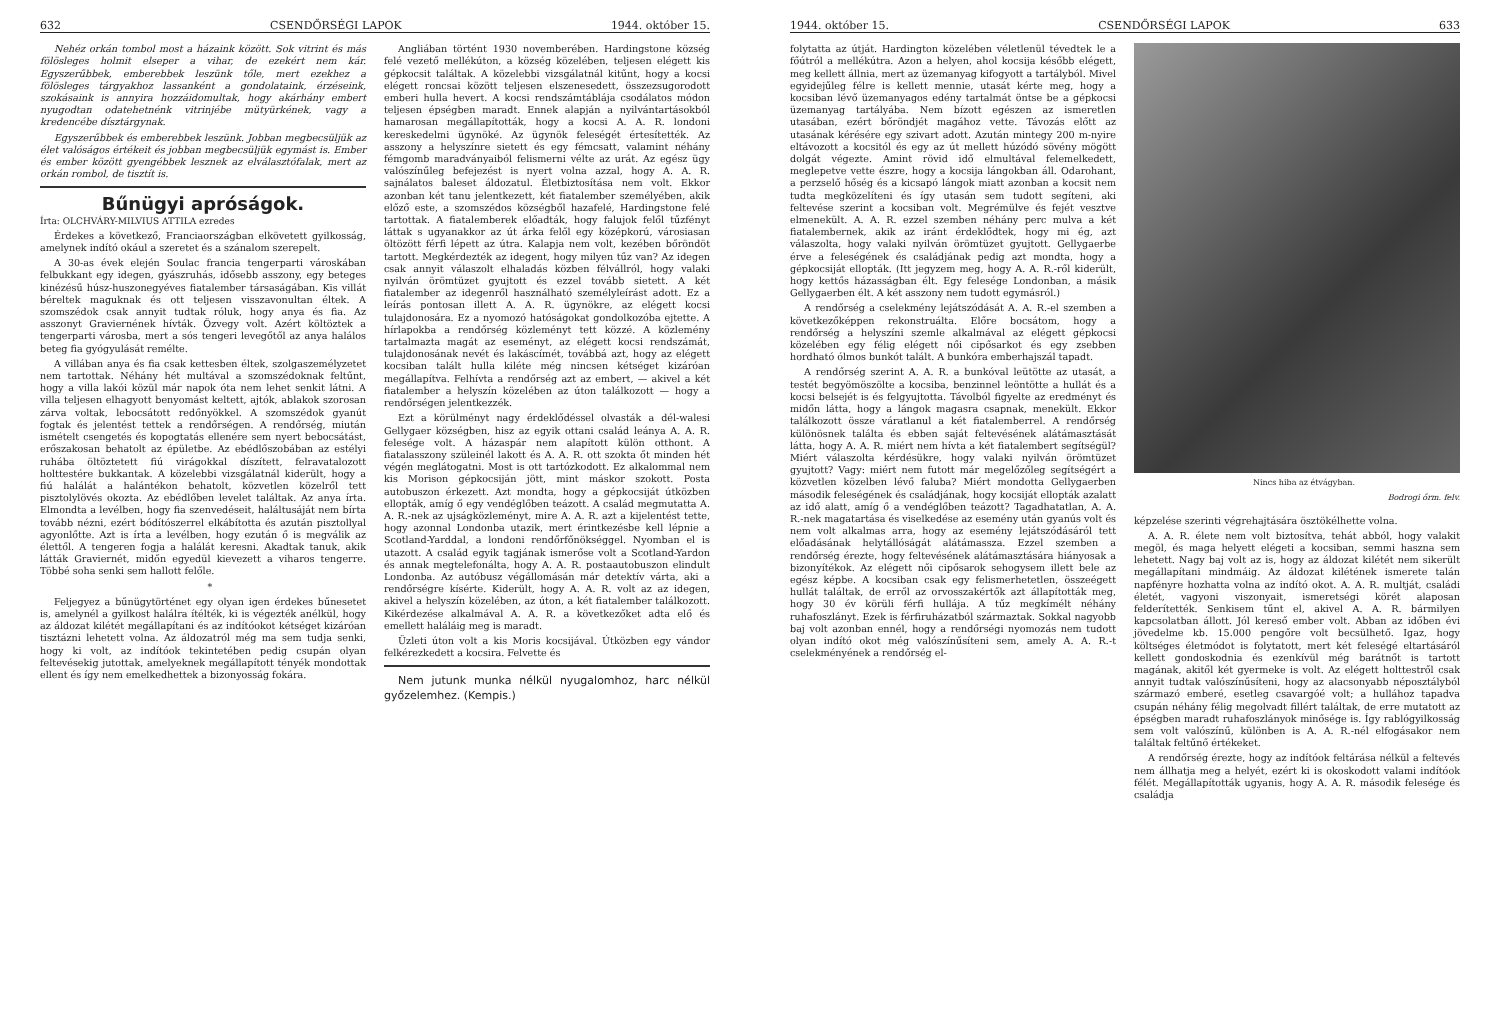632 CSENDŐRSÉGI LAPOK 1944. október 15.
Nehéz orkán tombol most a házaink között. Sok vitrint és más fölösleges holmit elseper a vihar, de ezekért nem kár. Egyszerűbbek, emberebbek leszünk tőle, mert ezekhez a fölösleges tárgyakhoz lassanként a gondolataink, érzéseink, szokásaink is annyira hozzáidomultak, hogy akárhány embert nyugodtan odatehetnénk vitrinjébe mütyürkének, vagy a kredencébe dísztárgynak.
Egyszerűbbek és emberebbek leszünk. Jobban megbecsüljük az élet valóságos értékeit és jobban megbecsüljük egymást is. Ember és ember között gyengébbek lesznek az elválasztófalak, mert az orkán rombol, de tisztít is.
Bűnügyi apróságok.
Írta: OLCHVÁRY-MILVIUS ATTILA ezredes
Érdekes a következő, Franciaországban elkövetett gyilkosság, amelynek indító okául a szeretet és a szánalom szerepelt.
A 30-as évek elején Soulac francia tengerparti városkában felbukkant egy idegen, gyászruhás, idősebb asszony, egy beteges kinézésű húsz-huszonegyéves fiatalember társaságában. Kis villát béreltek maguknak és ott teljesen visszavonultan éltek. A szomszédok csak annyit tudtak róluk, hogy anya és fia. Az asszonyt Graviernének hívták. Özvegy volt. Azért költöztek a tengerparti városba, mert a sós tengeri levegőtől az anya halálos beteg fia gyógyulását remélte.
A villában anya és fia csak kettesben éltek, szolgaszemélyzetet nem tartottak. Néhány hét multával a szomszédoknak feltűnt, hogy a villa lakói közül már napok óta nem lehet senkit látni. A villa teljesen elhagyott benyomást keltett, ajtók, ablakok szorosan zárva voltak, lebocsátott redőnyökkel. A szomszédok gyanút fogtak és jelentést tettek a rendőrségen. A rendőrség, miután ismételt csengetés és kopogtatás ellenére sem nyert bebocsátást, erőszakosan behatolt az épületbe. Az ebédlőszobában az estélyi ruhába öltöztetett fiú virágokkal díszített, felravatalozott holttestére bukkantak. A közelebbi vizsgálatnál kiderült, hogy a fiú halálát a halántékon behatolt, közvetlen közelről tett pisztolylövés okozta. Az ebédlőben levelet találtak. Az anya írta. Elmondta a levélben, hogy fia szenvedéseit, haláltusáját nem bírta tovább nézni, ezért bódítószerrel elkábította és azután pisztollyal agyonlőtte. Azt is írta a levélben, hogy ezután ő is megválik az élettől. A tengeren fogja a halálát keresni. Akadtak tanuk, akik látták Graviernét, midőn egyedül kievezett a viharos tengerre. Többé soha senki sem hallott felőle.
*
Feljegyez a bűnügytörténet egy olyan igen érdekes bűnesetet is, amelynél a gyilkost halálra ítélték, ki is végezték anélkül, hogy az áldozat kilétét megállapítani és az indítóokot kétséget kizáróan tisztázni lehetett volna. Az áldozatról még ma sem tudja senki, hogy ki volt, az indítóok tekintetében pedig csupán olyan feltevésekig jutottak, amelyeknek megállapított tényék mondottak ellent és így nem emelkedhettek a bizonyosság fokára.
Angliában történt 1930 novemberében. Hardingstone község felé vezető mellékúton, a község közelében, teljesen elégett kis gépkocsit találtak. A közelebbi vizsgálatnál kitűnt, hogy a kocsi elégett roncsai között teljesen elszenesedett, összezsugorodott emberi hulla hevert. A kocsi rendszámtáblája csodálatos módon teljesen épségben maradt. Ennek alapján a nyilvántartásokból hamarosan megállapították, hogy a kocsi A. A. R. londoni kereskedelmi ügynöké. Az ügynök feleségét értesítették. Az asszony a helyszínre sietett és egy fémcsatt, valamint néhány fémgomb maradványaiból felismerni vélte az urát. Az egész ügy valószínűleg befejezést is nyert volna azzal, hogy A. A. R. sajnálatos baleset áldozatul. Életbiztosítása nem volt. Ekkor azonban két tanu jelentkezett, két fiatalember személyében, akik előző este, a szomszédos községből hazafelé, Hardingstone felé tartottak. A fiatalemberek előadták, hogy falujok felől tűzfényt láttak s ugyanakkor az út árka felől egy középkorú, városiasan öltözött férfi lépett az útra. Kalapja nem volt, kezében bőröndöt tartott. Megkérdezték az idegent, hogy milyen tűz van? Az idegen csak annyit válaszolt elhaladás közben félvállról, hogy valaki nyilván örömtüzet gyujtott és ezzel tovább sietett. A két fiatalember az idegenről használható személyleírást adott. Ez a leírás pontosan illett A. A. R. ügynökre, az elégett kocsi tulajdonosára. Ez a nyomozó hatóságokat gondolkozóba ejtette. A hírlapokba a rendőrség közleményt tett közzé. A közlemény tartalmazta magát az eseményt, az elégett kocsi rendszámát, tulajdonosának nevét és lakáscímét, továbbá azt, hogy az elégett kocsiban talált hulla kiléte még nincsen kétséget kizáróan megállapítva. Felhívta a rendőrség azt az embert, — akivel a két fiatalember a helyszín közelében az úton találkozott — hogy a rendőrségen jelentkezzék.
Ezt a körülményt nagy érdeklődéssel olvasták a dél-walesi Gellygaer községben, hisz az egyik ottani család leánya A. A. R. felesége volt. A házaspár nem alapított külön otthont. A fiatalasszony szüleinél lakott és A. A. R. ott szokta őt minden hét végén meglátogatni. Most is ott tartózkodott. Ez alkalommal nem kis Morison gépkocsiján jött, mint máskor szokott. Posta autobuszon érkezett. Azt mondta, hogy a gépkocsiját útközben ellopták, amíg ő egy vendéglőben teázott. A család megmutatta A. A. R.-nek az ujságközleményt, mire A. A. R. azt a kijelentést tette, hogy azonnal Londonba utazik, mert érintkezésbe kell lépnie a Scotland-Yarddal, a londoni rendőrfőnökséggel. Nyomban el is utazott. A család egyik tagjának ismerőse volt a Scotland-Yardon és annak megtelefonálta, hogy A. A. R. postaautobuszon elindult Londonba. Az autóbusz végállomásán már detektív várta, aki a rendőrségre kísérte. Kiderült, hogy A. A. R. volt az az idegen, akivel a helyszín közelében, az úton, a két fiatalember találkozott. Kikérdezése alkalmával A. A. R. a következőket adta elő és emellett haláláig meg is maradt.
Üzleti úton volt a kis Moris kocsijával. Útközben egy vándor felkérezkedett a kocsira. Felvette és
Nem jutunk munka nélkül nyugalomhoz, harc nélkül győzelemhez. (Kempis.)
1944. október 15. CSENDŐRSÉGI LAPOK 633
folytatta az útját. Hardington közelében véletlenül tévedtek le a főútról a mellékútra. Azon a helyen, ahol kocsija később elégett, meg kellett állnia, mert az üzemanyag kifogyott a tartályból. Mivel egyidejűleg félre is kellett mennie, utasát kérte meg, hogy a kocsiban lévő üzemanyagos edény tartalmát öntse be a gépkocsi üzemanyag tartályába. Nem bízott egészen az ismeretlen utasában, ezért bőröndjét magához vette. Távozás előtt az utasának kérésére egy szivart adott. Azután mintegy 200 m-nyire eltávozott a kocsitól és egy az út mellett húzódó sövény mögött dolgát végezte. Amint rövid idő elmultával felemelkedett, meglepetve vette észre, hogy a kocsija lángokban áll. Odarohant, a perzselő hőség és a kicsapó lángok miatt azonban a kocsit nem tudta megközelíteni és így utasán sem tudott segíteni, aki feltevése szerint a kocsiban volt. Megrémülve és fejét vesztve elmenekült. A. A. R. ezzel szemben néhány perc mulva a két fiatalembernek, akik az iránt érdeklődtek, hogy mi ég, azt válaszolta, hogy valaki nyilván örömtüzet gyujtott. Gellygaerbe érve a feleségének és családjának pedig azt mondta, hogy a gépkocsiját ellopták. (Itt jegyzem meg, hogy A. A. R.-ről kiderült, hogy kettős házasságban élt. Egy felesége Londonban, a másik Gellygaerben élt. A két asszony nem tudott egymásról.)
A rendőrség a cselekmény lejátszódását A. A. R.-el szemben a következőképpen rekonstruálta. Előre bocsátom, hogy a rendőrség a helyszíni szemle alkalmával az elégett gépkocsi közelében egy félig elégett női cipősarkot és egy zsebben hordható ólmos bunkót talált. A bunkóra emberhajszál tapadt.
A rendőrség szerint A. A. R. a bunkóval leütötte az utasát, a testét begyömöszölte a kocsiba, benzinnel leöntötte a hullát és a kocsi belsejét is és felgyujtotta. Távolból figyelte az eredményt és midőn látta, hogy a lángok magasra csapnak, menekült. Ekkor találkozott össze váratlanul a két fiatalemberrel. A rendőrség különösnek találta és ebben saját feltevésének alátámasztását látta, hogy A. A. R. miért nem hívta a két fiatalembert segítségül? Miért válaszolta kérdésükre, hogy valaki nyilván örömtüzet gyujtott? Vagy: miért nem futott már megelőzőleg segítségért a közvetlen közelben lévő faluba? Miért mondotta Gellygaerben második feleségének és családjának, hogy kocsiját ellopták azalatt az idő alatt, amíg ő a vendéglőben teázott? Tagadhatatlan, A. A. R.-nek magatartása és viselkedése az esemény után gyanús volt és nem volt alkalmas arra, hogy az esemény lejátszódásáról tett előadásának helytállóságát alátámassza. Ezzel szemben a rendőrség érezte, hogy feltevésének alátámasztására hiányosak a bizonyítékok. Az elégett női cipősarok sehogysem illett bele az egész képbe. A kocsiban csak egy felismerhetetlen, összeégett hullát találtak, de erről az orvosszakértők azt állapították meg, hogy 30 év körüli férfi hullája. A tűz megkímélt néhány ruhafoszlányt. Ezek is férfiruházatból származtak. Sokkal nagyobb baj volt azonban ennél, hogy a rendőrségi nyomozás nem tudott olyan indító okot még valószínűsíteni sem, amely A. A. R.-t cselekményének a rendőrség el-
Nincs hiba az étvágyban.
Bodrogi őrm. felv.
képzelése szerinti végrehajtására ösztökélhette volna.
A. A. R. élete nem volt biztosítva, tehát abból, hogy valakit megöl, és maga helyett elégeti a kocsiban, semmi haszna sem lehetett. Nagy baj volt az is, hogy az áldozat kilétét nem sikerült megállapítani mindmáig. Az áldozat kilétének ismerete talán napfényre hozhatta volna az indító okot. A. A. R. multját, családi életét, vagyoni viszonyait, ismeretségi körét alaposan felderítették. Senkisem tűnt el, akivel A. A. R. bármilyen kapcsolatban állott. Jól kereső ember volt. Abban az időben évi jövedelme kb. 15.000 pengőre volt becsülhető. Igaz, hogy költséges életmódot is folytatott, mert két feleségé eltartásáról kellett gondoskodnia és ezenkívül még barátnőt is tartott magának, akitől két gyermeke is volt. Az elégett holttestről csak annyit tudtak valószínűsíteni, hogy az alacsonyabb néposztályból származó emberé, esetleg csavargóé volt; a hullához tapadva csupán néhány félig megolvadt fillért találtak, de erre mutatott az épségben maradt ruhafoszlányok minősége is. Így rablógyilkosság sem volt valószínű, különben is A. A. R.-nél elfogásakor nem találtak feltűnő értékeket.
A rendőrség érezte, hogy az indítóok feltárása nélkül a feltevés nem állhatja meg a helyét, ezért ki is okoskodott valami indítóok félét. Megállapították ugyanis, hogy A. A. R. második felesége és családja